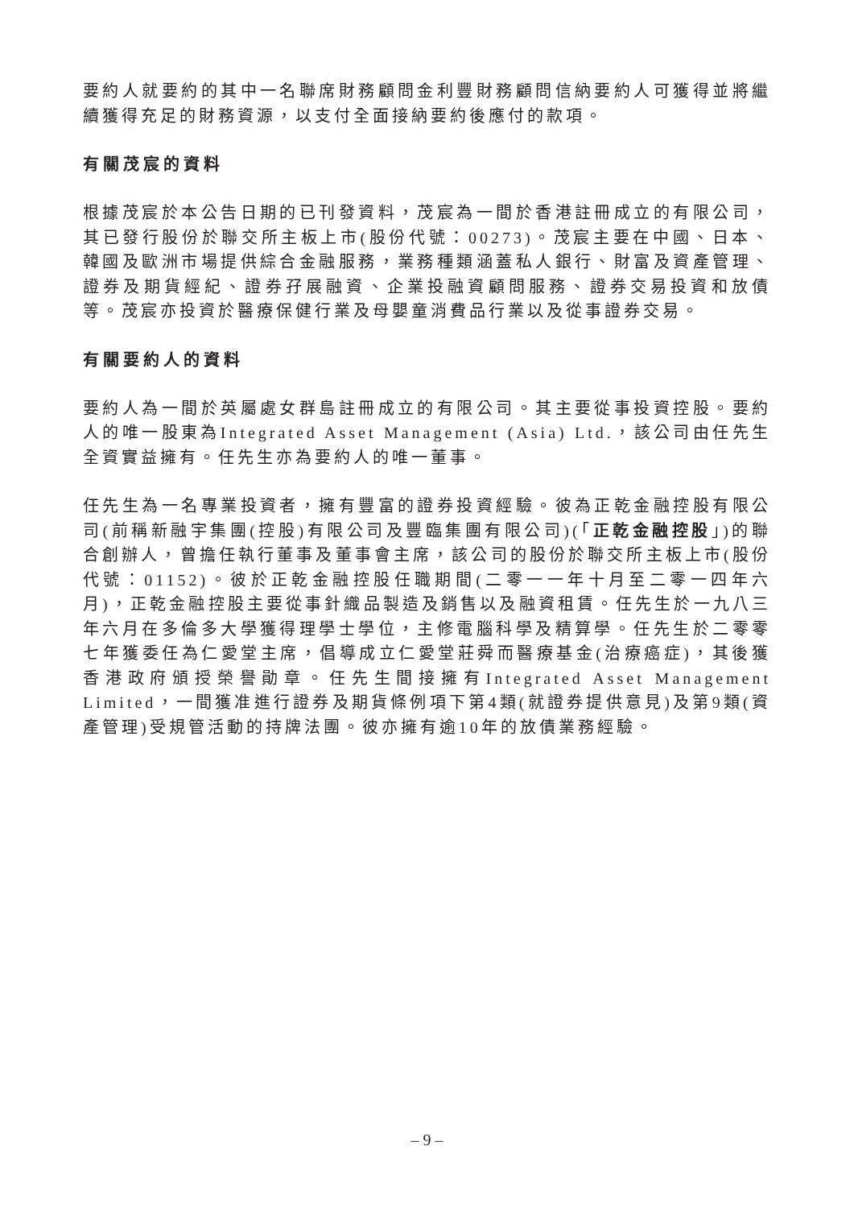要約人就要約的其中一名聯席財務顧問金利豐財務顧問信納要約人可獲得並將繼續獲得充足的財務資源，以支付全面接納要約後應付的款項。
有關茂宸的資料
根據茂宸於本公告日期的已刊發資料，茂宸為一間於香港註冊成立的有限公司，其已發行股份於聯交所主板上市(股份代號：00273)。茂宸主要在中國、日本、韓國及歐洲市場提供綜合金融服務，業務種類涵蓋私人銀行、財富及資產管理、證券及期貨經紀、證券孖展融資、企業投融資顧問服務、證券交易投資和放債等。茂宸亦投資於醫療保健行業及母嬰童消費品行業以及從事證券交易。
有關要約人的資料
要約人為一間於英屬處女群島註冊成立的有限公司。其主要從事投資控股。要約人的唯一股東為Integrated Asset Management (Asia) Ltd.，該公司由任先生全資實益擁有。任先生亦為要約人的唯一董事。
任先生為一名專業投資者，擁有豐富的證券投資經驗。彼為正乾金融控股有限公司(前稱新融宇集團(控股)有限公司及豐臨集團有限公司)(「正乾金融控股」)的聯合創辦人，曾擔任執行董事及董事會主席，該公司的股份於聯交所主板上市(股份代號：01152)。彼於正乾金融控股任職期間(二零一一年十月至二零一四年六月)，正乾金融控股主要從事針織品製造及銷售以及融資租賃。任先生於一九八三年六月在多倫多大學獲得理學士學位，主修電腦科學及精算學。任先生於二零零七年獲委任為仁愛堂主席，倡導成立仁愛堂莊舜而醫療基金(治療癌症)，其後獲香港政府頒授榮譽勛章。任先生間接擁有Integrated Asset Management Limited，一間獲准進行證券及期貨條例項下第4類(就證券提供意見)及第9類(資產管理)受規管活動的持牌法團。彼亦擁有逾10年的放債業務經驗。
– 9 –